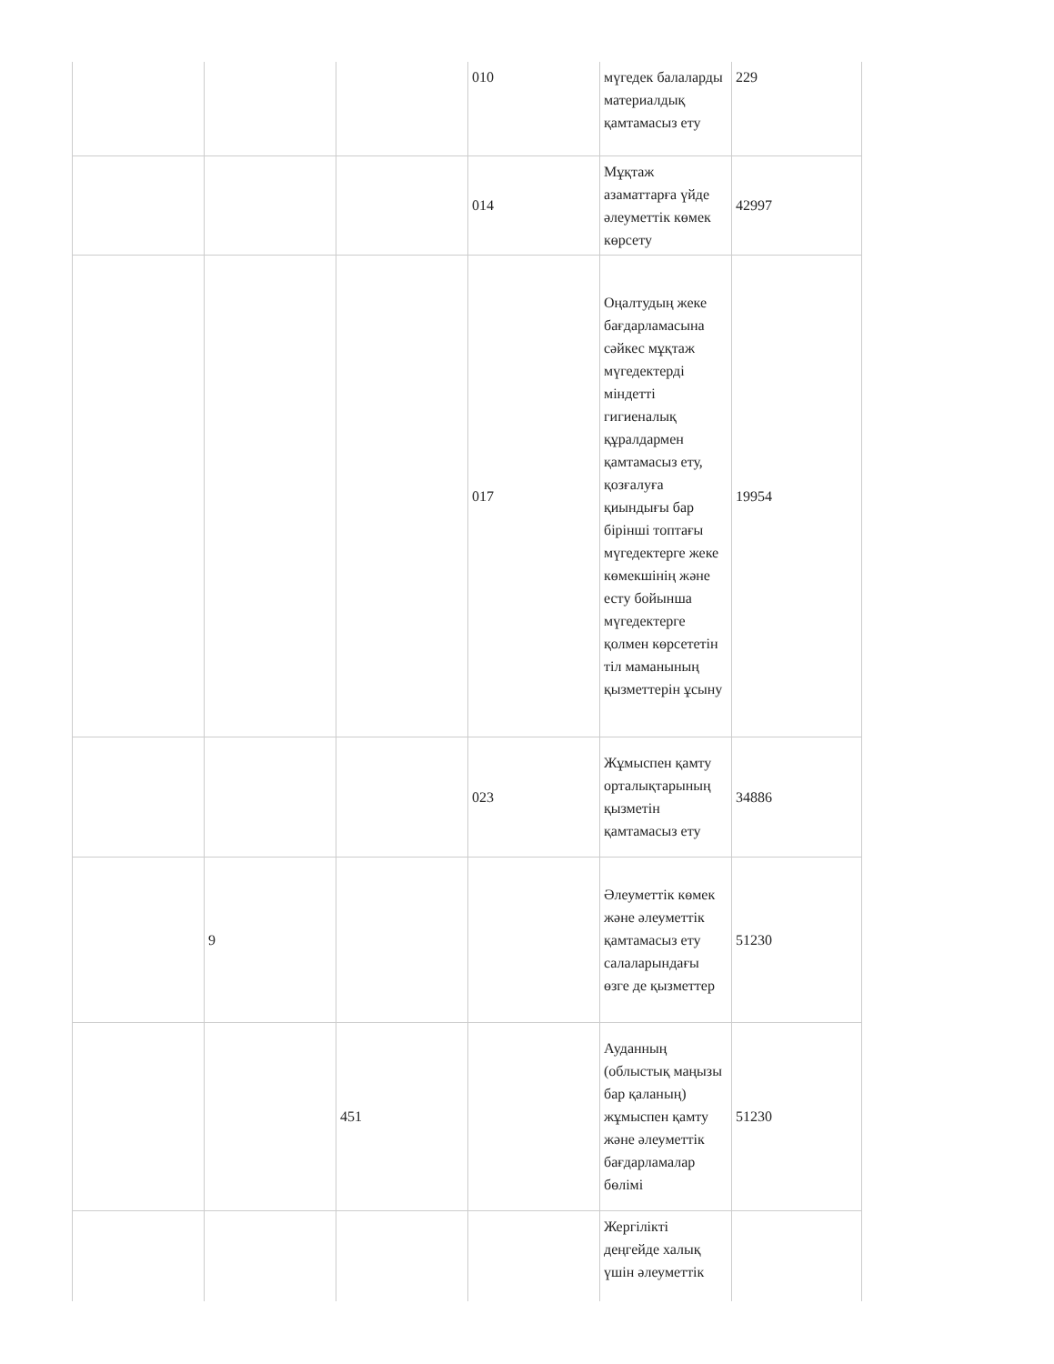| | | | 010 | мүгедек балаларды материалдық қамтамасыз ету | 229 |
| | | | 014 | Мұқтаж азаматтарға үйде әлеуметтік көмек көрсету | 42997 |
| | | | 017 | Оңалтудың жеке бағдарламасына сәйкес мұқтаж мүгедектерді міндетті гигиеналық құралдармен қамтамасыз ету, қозғалуға қиындығы бар бірінші топтағы мүгедектерге жеке көмекшінің және есту бойынша мүгедектерге қолмен көрсететін тіл маманының қызметтерін ұсыну | 19954 |
| | | | 023 | Жұмыспен қамту орталықтарының қызметін қамтамасыз ету | 34886 |
| | 9 | | | Әлеуметтік көмек және әлеуметтік қамтамасыз ету салаларындағы өзге де қызметтер | 51230 |
| | | 451 | | Ауданның (облыстық маңызы бар қаланың) жұмыспен қамту және әлеуметтік бағдарламалар бөлімі | 51230 |
| | | | | Жергілікті деңгейде халық үшін әлеуметтік | |